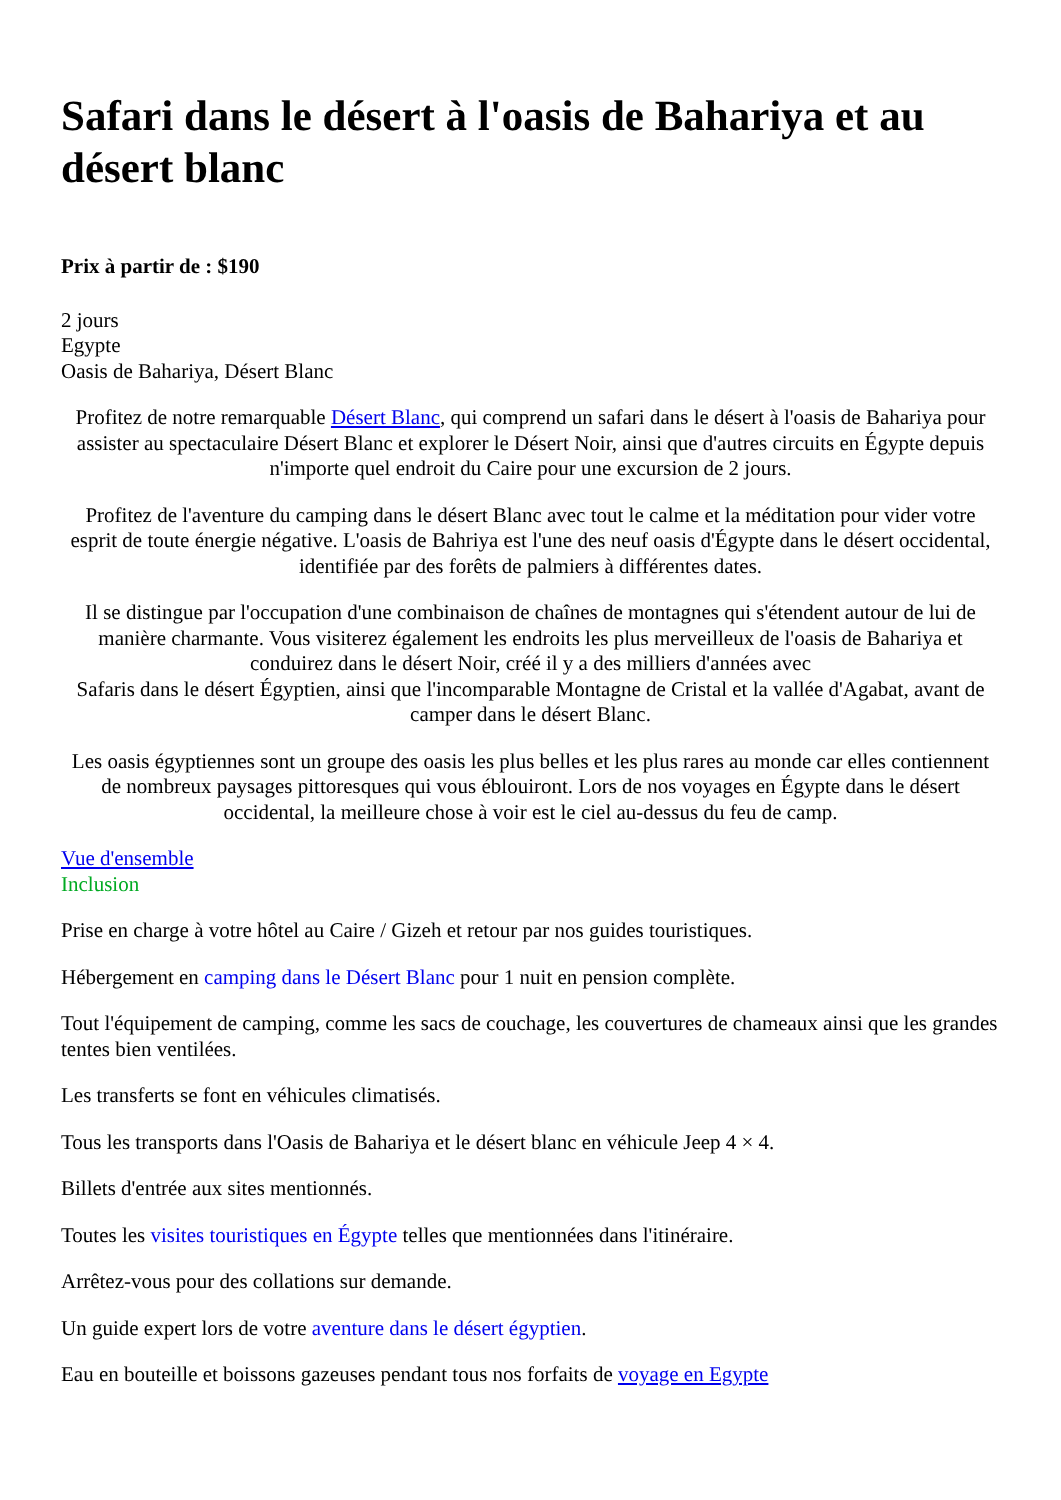Safari dans le désert à l'oasis de Bahariya et au désert blanc
Prix à partir de : $190
2 jours
Egypte
Oasis de Bahariya, Désert Blanc
Profitez de notre remarquable Désert Blanc, qui comprend un safari dans le désert à l'oasis de Bahariya pour assister au spectaculaire Désert Blanc et explorer le Désert Noir, ainsi que d'autres circuits en Égypte depuis n'importe quel endroit du Caire pour une excursion de 2 jours.
Profitez de l'aventure du camping dans le désert Blanc avec tout le calme et la méditation pour vider votre esprit de toute énergie négative. L'oasis de Bahriya est l'une des neuf oasis d'Égypte dans le désert occidental, identifiée par des forêts de palmiers à différentes dates.
Il se distingue par l'occupation d'une combinaison de chaînes de montagnes qui s'étendent autour de lui de manière charmante. Vous visiterez également les endroits les plus merveilleux de l'oasis de Bahariya et conduirez dans le désert Noir, créé il y a des milliers d'années avec
Safaris dans le désert Égyptien, ainsi que l'incomparable Montagne de Cristal et la vallée d'Agabat, avant de camper dans le désert Blanc.
Les oasis égyptiennes sont un groupe des oasis les plus belles et les plus rares au monde car elles contiennent de nombreux paysages pittoresques qui vous éblouiront. Lors de nos voyages en Égypte dans le désert occidental, la meilleure chose à voir est le ciel au-dessus du feu de camp.
Vue d'ensemble
Inclusion
Prise en charge à votre hôtel au Caire / Gizeh et retour par nos guides touristiques.
Hébergement en camping dans le Désert Blanc pour 1 nuit en pension complète.
Tout l'équipement de camping, comme les sacs de couchage, les couvertures de chameaux ainsi que les grandes tentes bien ventilées.
Les transferts se font en véhicules climatisés.
Tous les transports dans l'Oasis de Bahariya et le désert blanc en véhicule Jeep 4 × 4.
Billets d'entrée aux sites mentionnés.
Toutes les visites touristiques en Égypte telles que mentionnées dans l'itinéraire.
Arrêtez-vous pour des collations sur demande.
Un guide expert lors de votre aventure dans le désert égyptien.
Eau en bouteille et boissons gazeuses pendant tous nos forfaits de voyage en Egypte